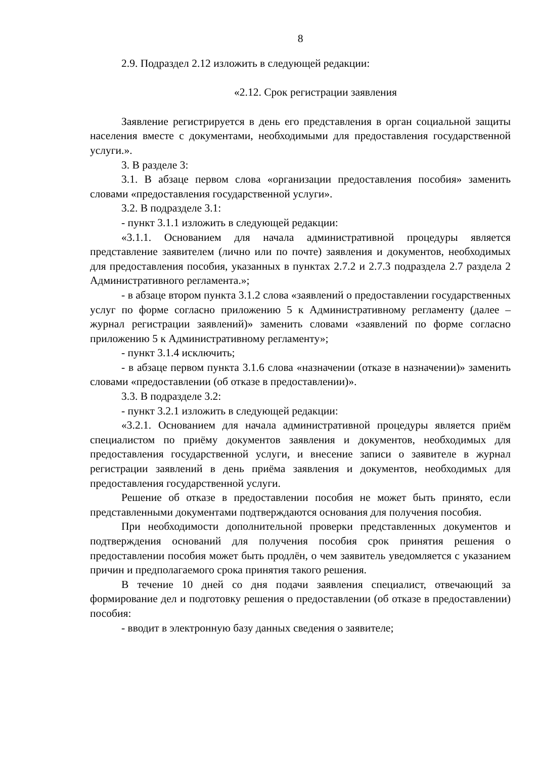8
2.9. Подраздел 2.12 изложить в следующей редакции:
«2.12. Срок регистрации заявления
Заявление регистрируется в день его представления в орган социальной защиты населения вместе с документами, необходимыми для предоставления государственной услуги.».
3. В разделе 3:
3.1. В абзаце первом слова «организации предоставления пособия» заменить словами «предоставления государственной услуги».
3.2. В подразделе 3.1:
- пункт 3.1.1 изложить в следующей редакции:
«3.1.1. Основанием для начала административной процедуры является представление заявителем (лично или по почте) заявления и документов, необходимых для предоставления пособия, указанных в пунктах 2.7.2 и 2.7.3 подраздела 2.7 раздела 2 Административного регламента.»;
- в абзаце втором пункта 3.1.2 слова «заявлений о предоставлении государственных услуг по форме согласно приложению 5 к Административному регламенту (далее – журнал регистрации заявлений)» заменить словами «заявлений по форме согласно приложению 5 к Административному регламенту»;
- пункт 3.1.4 исключить;
- в абзаце первом пункта 3.1.6 слова «назначении (отказе в назначении)» заменить словами «предоставлении (об отказе в предоставлении)».
3.3. В подразделе 3.2:
- пункт 3.2.1 изложить в следующей редакции:
«3.2.1. Основанием для начала административной процедуры является приём специалистом по приёму документов заявления и документов, необходимых для предоставления государственной услуги, и внесение записи о заявителе в журнал регистрации заявлений в день приёма заявления и документов, необходимых для предоставления государственной услуги.
Решение об отказе в предоставлении пособия не может быть принято, если представленными документами подтверждаются основания для получения пособия.
При необходимости дополнительной проверки представленных документов и подтверждения оснований для получения пособия срок принятия решения о предоставлении пособия может быть продлён, о чем заявитель уведомляется с указанием причин и предполагаемого срока принятия такого решения.
В течение 10 дней со дня подачи заявления специалист, отвечающий за формирование дел и подготовку решения о предоставлении (об отказе в предоставлении) пособия:
- вводит в электронную базу данных сведения о заявителе;